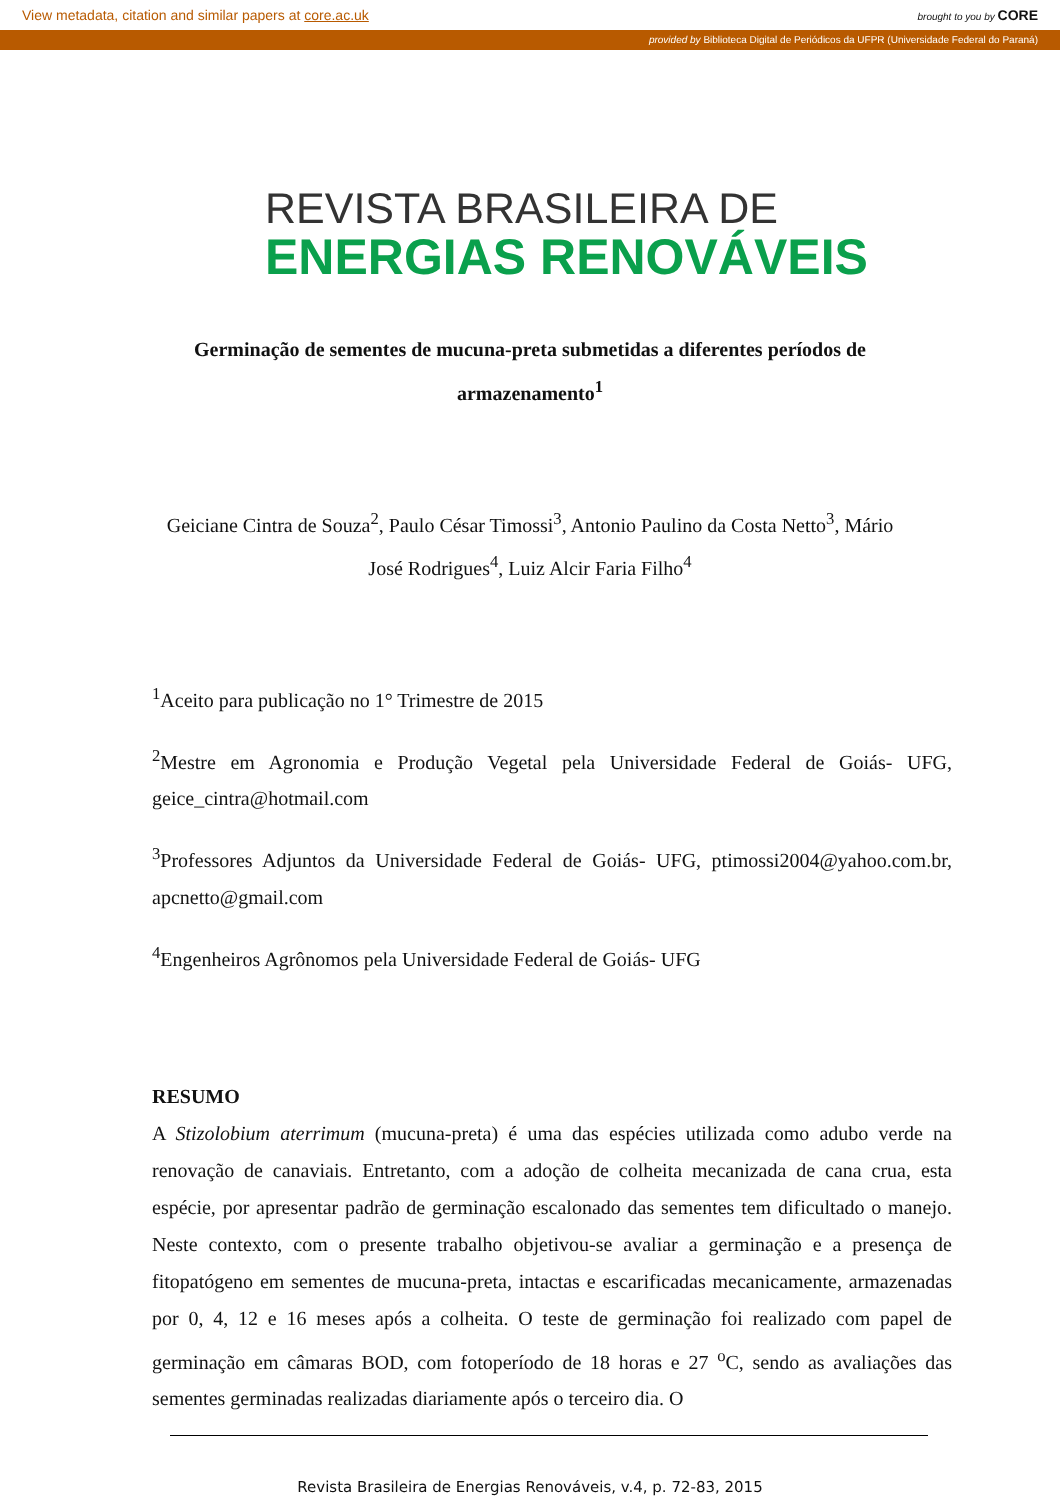View metadata, citation and similar papers at core.ac.uk brought to you by CORE
provided by Biblioteca Digital de Periódicos da UFPR (Universidade Federal do Paraná)
REVISTA BRASILEIRA DE
ENERGIAS RENOVÁVEIS
Germinação de sementes de mucuna-preta submetidas a diferentes períodos de armazenamento<sup>1</sup>
Geiciane Cintra de Souza<sup>2</sup>, Paulo César Timossi<sup>3</sup>, Antonio Paulino da Costa Netto<sup>3</sup>, Mário José Rodrigues<sup>4</sup>, Luiz Alcir Faria Filho<sup>4</sup>
<sup>1</sup> Aceito para publicação no 1° Trimestre de 2015
<sup>2</sup> Mestre em Agronomia e Produção Vegetal pela Universidade Federal de Goiás- UFG, geice_cintra@hotmail.com
<sup>3</sup> Professores Adjuntos da Universidade Federal de Goiás- UFG, ptimossi2004@yahoo.com.br, apcnetto@gmail.com
<sup>4</sup> Engenheiros Agrônomos pela Universidade Federal de Goiás- UFG
RESUMO
A Stizolobium aterrimum (mucuna-preta) é uma das espécies utilizada como adubo verde na renovação de canaviais. Entretanto, com a adoção de colheita mecanizada de cana crua, esta espécie, por apresentar padrão de germinação escalonado das sementes tem dificultado o manejo. Neste contexto, com o presente trabalho objetivou-se avaliar a germinação e a presença de fitopatógeno em sementes de mucuna-preta, intactas e escarificadas mecanicamente, armazenadas por 0, 4, 12 e 16 meses após a colheita. O teste de germinação foi realizado com papel de germinação em câmaras BOD, com fotoperíodo de 18 horas e 27 <sup>o</sup>C, sendo as avaliações das sementes germinadas realizadas diariamente após o terceiro dia. O
Revista Brasileira de Energias Renováveis, v.4, p. 72-83, 2015